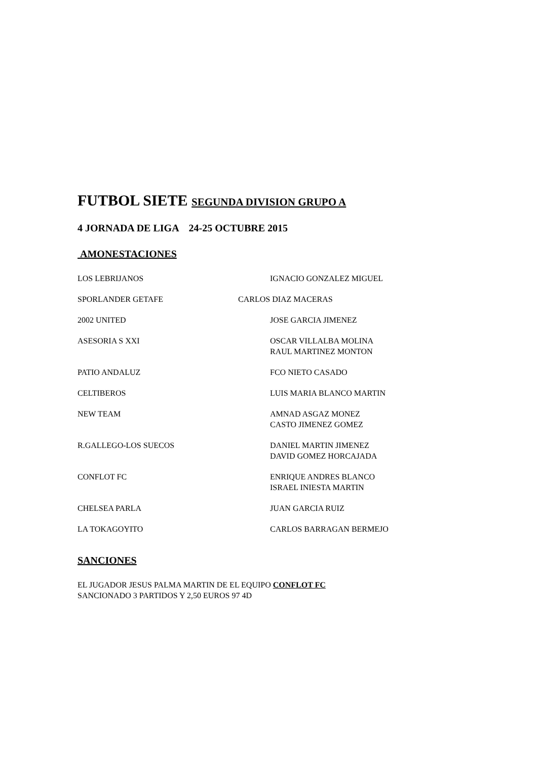FUTBOL SIETE SEGUNDA DIVISION GRUPO A
4 JORNADA DE LIGA 24-25 OCTUBRE 2015
AMONESTACIONES
LOS LEBRIJANOS IGNACIO GONZALEZ MIGUEL
SPORLANDER GETAFE CARLOS DIAZ MACERAS
2002 UNITED JOSE GARCIA JIMENEZ
ASESORIA S XXI OSCAR VILLALBA MOLINA
RAUL MARTINEZ MONTON
PATIO ANDALUZ FCO NIETO CASADO
CELTIBEROS LUIS MARIA BLANCO MARTIN
NEW TEAM AMNAD ASGAZ MONEZ
CASTO JIMENEZ GOMEZ
R.GALLEGO-LOS SUECOS DANIEL MARTIN JIMENEZ
DAVID GOMEZ HORCAJADA
CONFLOT FC ENRIQUE ANDRES BLANCO
ISRAEL INIESTA MARTIN
CHELSEA PARLA JUAN GARCIA RUIZ
LA TOKAGOYITO CARLOS BARRAGAN BERMEJO
SANCIONES
EL JUGADOR JESUS PALMA MARTIN DE EL EQUIPO CONFLOT FC
SANCIONADO 3 PARTIDOS Y 2,50 EUROS 97 4D